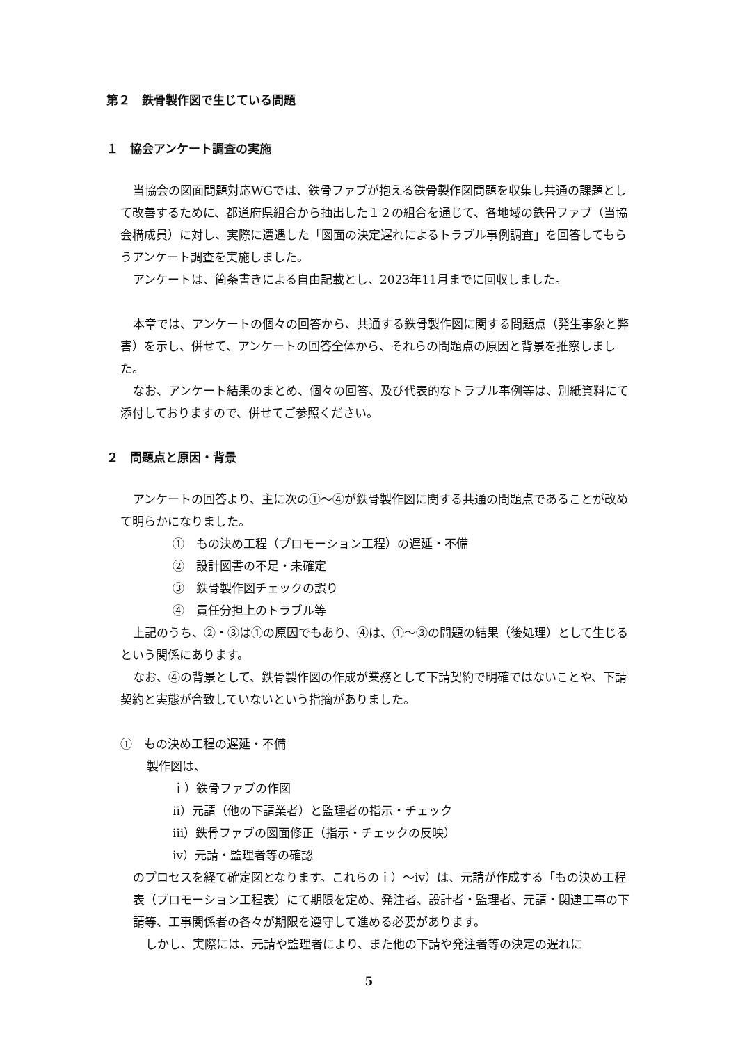第２　鉄骨製作図で生じている問題
１　協会アンケート調査の実施
当協会の図面問題対応WGでは、鉄骨ファブが抱える鉄骨製作図問題を収集し共通の課題として改善するために、都道府県組合から抽出した１２の組合を通じて、各地域の鉄骨ファブ（当協会構成員）に対し、実際に遭遇した「図面の決定遅れによるトラブル事例調査」を回答してもらうアンケート調査を実施しました。
アンケートは、箇条書きによる自由記載とし、2023年11月までに回収しました。
本章では、アンケートの個々の回答から、共通する鉄骨製作図に関する問題点（発生事象と弊害）を示し、併せて、アンケートの回答全体から、それらの問題点の原因と背景を推察しました。
なお、アンケート結果のまとめ、個々の回答、及び代表的なトラブル事例等は、別紙資料にて添付しておりますので、併せてご参照ください。
２　問題点と原因・背景
アンケートの回答より、主に次の①～④が鉄骨製作図に関する共通の問題点であることが改めて明らかになりました。
①　もの決め工程（プロモーション工程）の遅延・不備
②　設計図書の不足・未確定
③　鉄骨製作図チェックの誤り
④　責任分担上のトラブル等
上記のうち、②・③は①の原因でもあり、④は、①～③の問題の結果（後処理）として生じるという関係にあります。
なお、④の背景として、鉄骨製作図の作成が業務として下請契約で明確ではないことや、下請契約と実態が合致していないという指摘がありました。
①　もの決め工程の遅延・不備
製作図は、
ｉ）鉄骨ファブの作図
ⅱ）元請（他の下請業者）と監理者の指示・チェック
ⅲ）鉄骨ファブの図面修正（指示・チェックの反映）
ⅳ）元請・監理者等の確認
のプロセスを経て確定図となります。これらのｉ）～ⅳ）は、元請が作成する「もの決め工程表（プロモーション工程表）にて期限を定め、発注者、設計者・監理者、元請・関連工事の下請等、工事関係者の各々が期限を遵守して進める必要があります。
しかし、実際には、元請や監理者により、また他の下請や発注者等の決定の遅れに
5